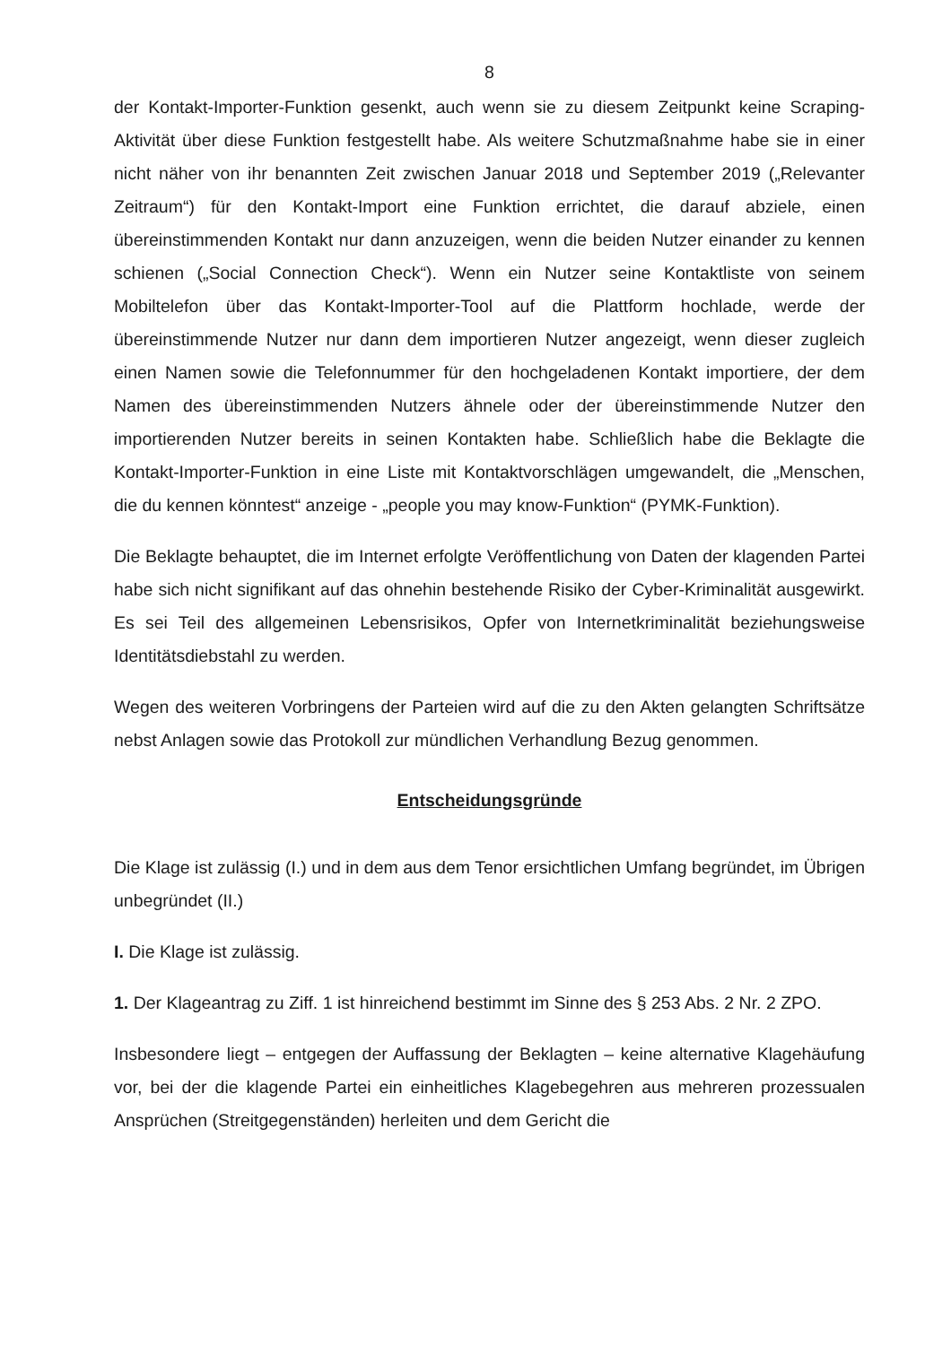8
der Kontakt-Importer-Funktion gesenkt, auch wenn sie zu diesem Zeitpunkt keine Scraping-Aktivität über diese Funktion festgestellt habe. Als weitere Schutzmaßnahme habe sie in einer nicht näher von ihr benannten Zeit zwischen Januar 2018 und September 2019 („Relevanter Zeitraum“) für den Kontakt-Import eine Funktion errichtet, die darauf abziele, einen übereinstimmenden Kontakt nur dann anzuzeigen, wenn die beiden Nutzer einander zu kennen schienen („Social Connection Check“). Wenn ein Nutzer seine Kontaktliste von seinem Mobiltelefon über das Kontakt-Importer-Tool auf die Plattform hochlade, werde der übereinstimmende Nutzer nur dann dem importieren Nutzer angezeigt, wenn dieser zugleich einen Namen sowie die Telefonnummer für den hochgeladenen Kontakt importiere, der dem Namen des übereinstimmenden Nutzers ähnele oder der übereinstimmende Nutzer den importierenden Nutzer bereits in seinen Kontakten habe. Schließlich habe die Beklagte die Kontakt-Importer-Funktion in eine Liste mit Kontaktvorschlägen umgewandelt, die „Menschen, die du kennen könntest“ anzeige - „people you may know-Funktion“ (PYMK-Funktion).
Die Beklagte behauptet, die im Internet erfolgte Veröffentlichung von Daten der klagenden Partei habe sich nicht signifikant auf das ohnehin bestehende Risiko der Cyber-Kriminalität ausgewirkt. Es sei Teil des allgemeinen Lebensrisikos, Opfer von Internetkriminalität beziehungsweise Identitätsdiebstahl zu werden.
Wegen des weiteren Vorbringens der Parteien wird auf die zu den Akten gelangten Schriftsätze nebst Anlagen sowie das Protokoll zur mündlichen Verhandlung Bezug genommen.
Entscheidungsgründe
Die Klage ist zulässig (I.) und in dem aus dem Tenor ersichtlichen Umfang begründet, im Übrigen unbegründet (II.)
I. Die Klage ist zulässig.
1. Der Klageantrag zu Ziff. 1 ist hinreichend bestimmt im Sinne des § 253 Abs. 2 Nr. 2 ZPO.
Insbesondere liegt – entgegen der Auffassung der Beklagten – keine alternative Klagehäufung vor, bei der die klagende Partei ein einheitliches Klagebegehren aus mehreren prozessualen Ansprüchen (Streitgegenständen) herleiten und dem Gericht die